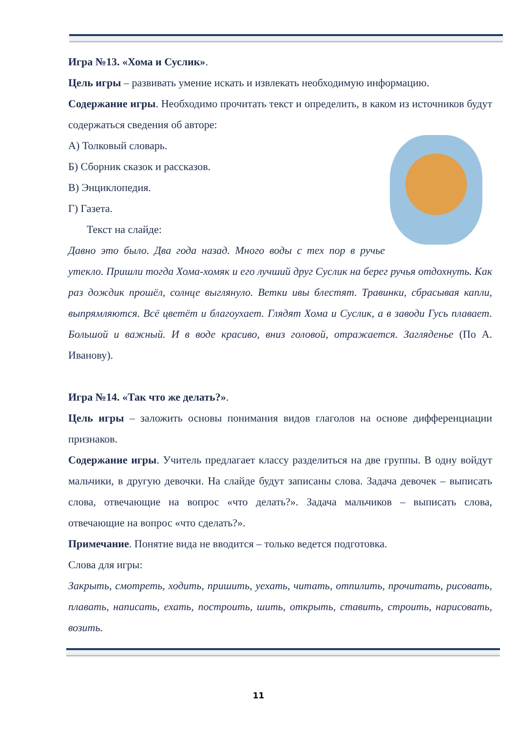Игра №13. «Хома и Суслик».
Цель игры – развивать умение искать и извлекать необходимую информацию.
Содержание игры. Необходимо прочитать текст и определить, в каком из источников будут содержаться сведения об авторе:
А) Толковый словарь.
Б) Сборник сказок и рассказов.
В) Энциклопедия.
Г) Газета.
Текст на слайде:
Давно это было. Два года назад. Много воды с тех пор в ручье утекло. Пришли тогда Хома-хомяк и его лучший друг Суслик на берег ручья отдохнуть. Как раз дождик прошёл, солнце выглянуло. Ветки ивы блестят. Травинки, сбрасывая капли, выпрямляются. Всё цветёт и благоухает. Глядят Хома и Суслик, а в заводи Гусь плавает. Большой и важный. И в воде красиво, вниз головой, отражается. Загляденье (По А. Иванову).
Игра №14. «Так что же делать?».
Цель игры – заложить основы понимания видов глаголов на основе дифференциации признаков.
Содержание игры. Учитель предлагает классу разделиться на две группы. В одну войдут мальчики, в другую девочки. На слайде будут записаны слова. Задача девочек – выписать слова, отвечающие на вопрос «что делать?». Задача мальчиков – выписать слова, отвечающие на вопрос «что сделать?».
Примечание. Понятие вида не вводится – только ведется подготовка.
Слова для игры:
Закрыть, смотреть, ходить, пришить, уехать, читать, отпилить, прочитать, рисовать, плавать, написать, ехать, построить, шить, открыть, ставить, строить, нарисовать, возить.
11